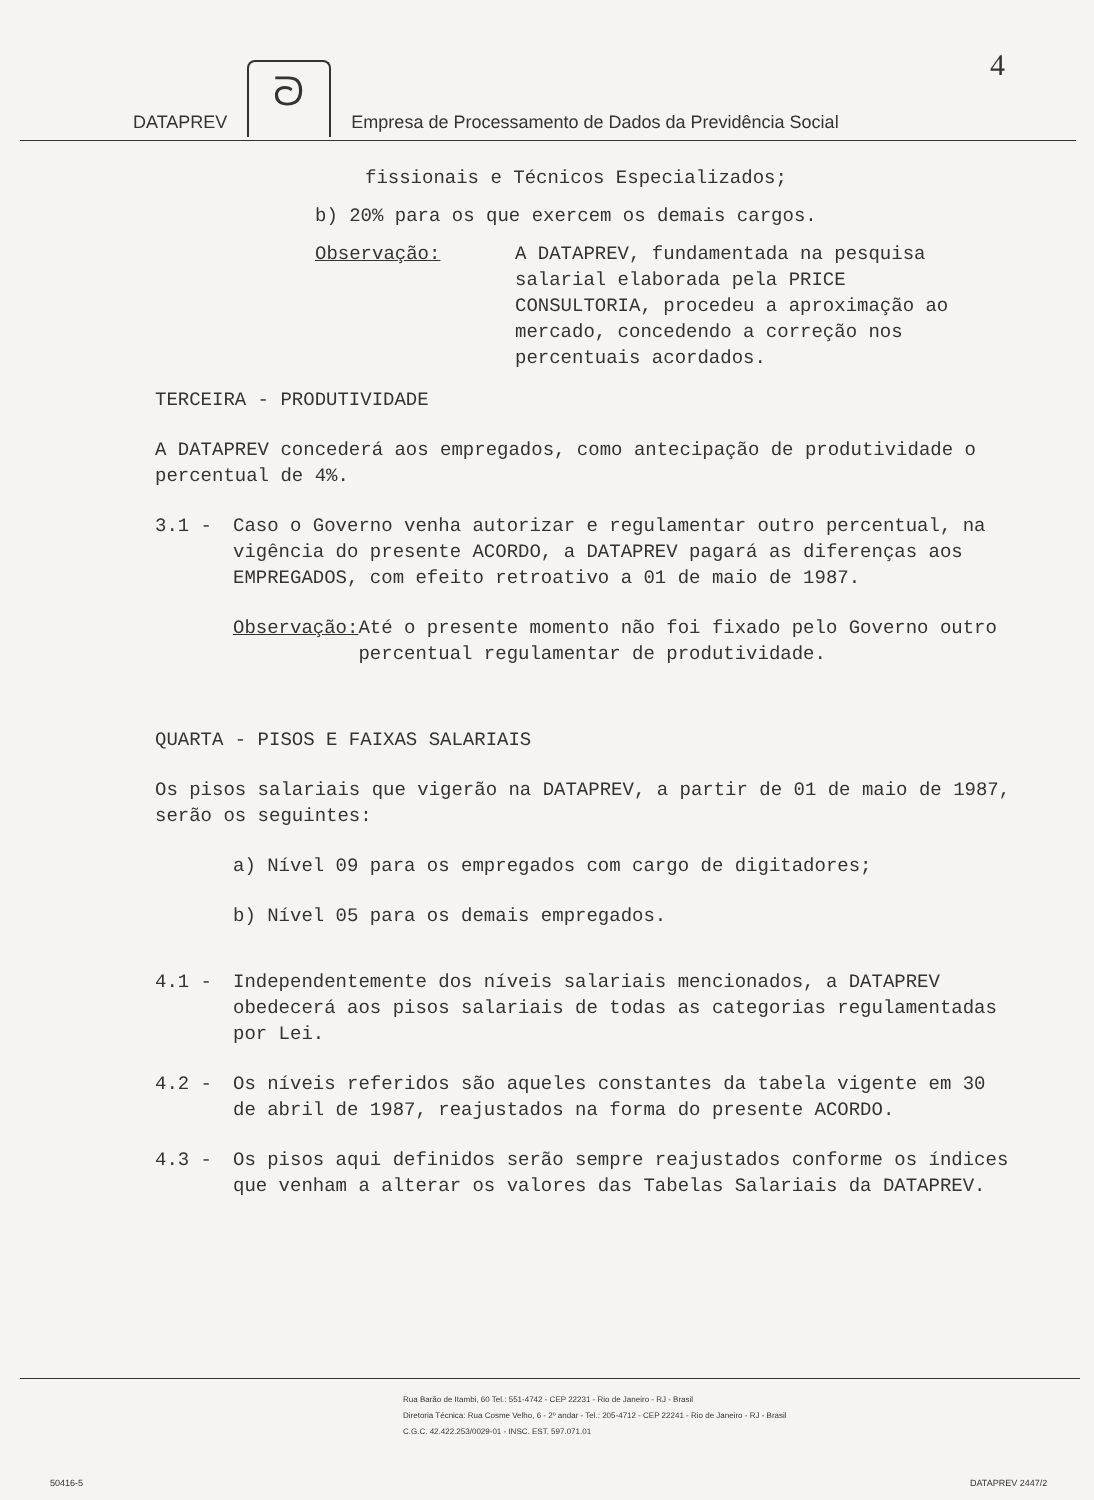4
DATAPREV ᘐ Empresa de Processamento de Dados da Previdência Social
fissionais e Técnicos Especializados;
b) 20% para os que exercem os demais cargos.
Observação: A DATAPREV, fundamentada na pesquisa salarial elaborada pela PRICE CONSULTORIA, procedeu a aproximação ao mercado, concedendo a correção nos percentuais acordados.
TERCEIRA - PRODUTIVIDADE
A DATAPREV concederá aos empregados, como antecipação de produtividade o percentual de 4%.
3.1 - Caso o Governo venha autorizar e regulamentar outro percentual, na vigência do presente ACORDO, a DATAPREV pagará as diferenças aos EMPREGADOS, com efeito retroativo a 01 de maio de 1987.
Observação: Até o presente momento não foi fixado pelo Governo outro percentual regulamentar de produtividade.
QUARTA - PISOS E FAIXAS SALARIAIS
Os pisos salariais que vigerão na DATAPREV, a partir de 01 de maio de 1987, serão os seguintes:
a) Nível 09 para os empregados com cargo de digitadores;
b) Nível 05 para os demais empregados.
4.1 - Independentemente dos níveis salariais mencionados, a DATAPREV obedecerá aos pisos salariais de todas as categorias regulamentadas por Lei.
4.2 - Os níveis referidos são aqueles constantes da tabela vigente em 30 de abril de 1987, reajustados na forma do presente ACORDO.
4.3 - Os pisos aqui definidos serão sempre reajustados conforme os índices que venham a alterar os valores das Tabelas Salariais da DATAPREV.
Rua Barão de Itambi, 60 Tel.: 551-4742 - CEP 22231 - Rio de Janeiro - RJ - Brasil
Diretoria Técnica: Rua Cosme Velho, 6 - 2º andar - Tel.: 205-4712 - CEP 22241 - Rio de Janeiro - RJ - Brasil
C.G.C. 42.422.253/0029-01 - INSC. EST. 597.071.01
50416-5 DATAPREV 2447/2